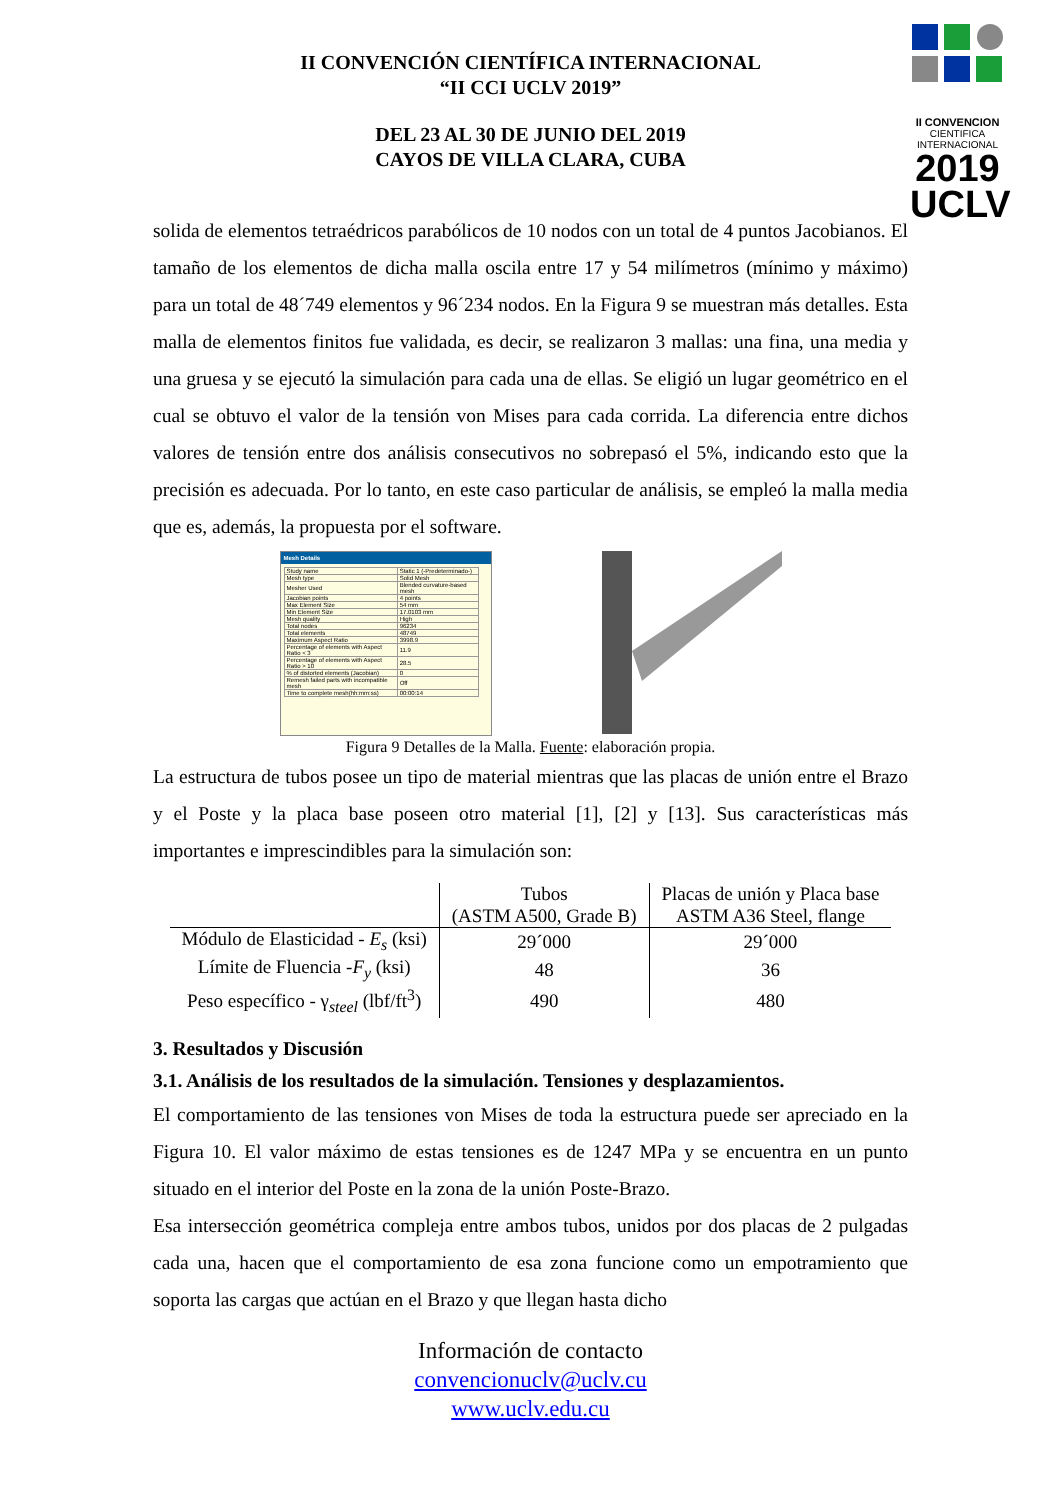II CONVENCION
CIENTIFICA INTERNACIONAL
2019 UCLV
II CONVENCIÓN CIENTÍFICA INTERNACIONAL
“II CCI UCLV 2019”
DEL 23 AL 30 DE JUNIO DEL 2019
CAYOS DE VILLA CLARA, CUBA
solida de elementos tetraédricos parabólicos de 10 nodos con un total de 4 puntos Jacobianos. El tamaño de los elementos de dicha malla oscila entre 17 y 54 milímetros (mínimo y máximo) para un total de 48´749 elementos y 96´234 nodos. En la Figura 9 se muestran más detalles. Esta malla de elementos finitos fue validada, es decir, se realizaron 3 mallas: una fina, una media y una gruesa y se ejecutó la simulación para cada una de ellas. Se eligió un lugar geométrico en el cual se obtuvo el valor de la tensión von Mises para cada corrida. La diferencia entre dichos valores de tensión entre dos análisis consecutivos no sobrepasó el 5%, indicando esto que la precisión es adecuada. Por lo tanto, en este caso particular de análisis, se empleó la malla media que es, además, la propuesta por el software.
Mesh Details
| Study name | Static 1 (-Predeterminado-) |
| Mesh type | Solid Mesh |
| Mesher Used | Blended curvature-based mesh |
| Jacobian points | 4 points |
| Max Element Size | 54 mm |
| Min Element Size | 17.0103 mm |
| Mesh quality | High |
| Total nodes | 96234 |
| Total elements | 48749 |
| Maximum Aspect Ratio | 3998.9 |
| Percentage of elements with Aspect Ratio < 3 | 11.9 |
| Percentage of elements with Aspect Ratio > 10 | 28.5 |
| % of distorted elements (Jacobian) | 0 |
| Remesh failed parts with incompatible mesh | Off |
| Time to complete mesh(hh:mm:ss) | 00:00:14 |
Figura 9 Detalles de la Malla. Fuente: elaboración propia.
La estructura de tubos posee un tipo de material mientras que las placas de unión entre el Brazo y el Poste y la placa base poseen otro material [1], [2] y [13]. Sus características más importantes e imprescindibles para la simulación son:
| | Tubos (ASTM A500, Grade B) | Placas de unión y Placa base ASTM A36 Steel, flange |
| --- | --- | --- |
| Módulo de Elasticidad - E<sub>s</sub> (ksi) | 29´000 | 29´000 |
| Límite de Fluencia - F<sub>y</sub> (ksi) | 48 | 36 |
| Peso específico - γ<sub>steel</sub> (lbf/ft<sup>3</sup>) | 490 | 480 |
3. Resultados y Discusión
3.1. Análisis de los resultados de la simulación. Tensiones y desplazamientos.
El comportamiento de las tensiones von Mises de toda la estructura puede ser apreciado en la Figura 10. El valor máximo de estas tensiones es de 1247 MPa y se encuentra en un punto situado en el interior del Poste en la zona de la unión Poste-Brazo.
Esa intersección geométrica compleja entre ambos tubos, unidos por dos placas de 2 pulgadas cada una, hacen que el comportamiento de esa zona funcione como un empotramiento que soporta las cargas que actúan en el Brazo y que llegan hasta dicho
Información de contacto
convencionuclv@uclv.cu
www.uclv.edu.cu